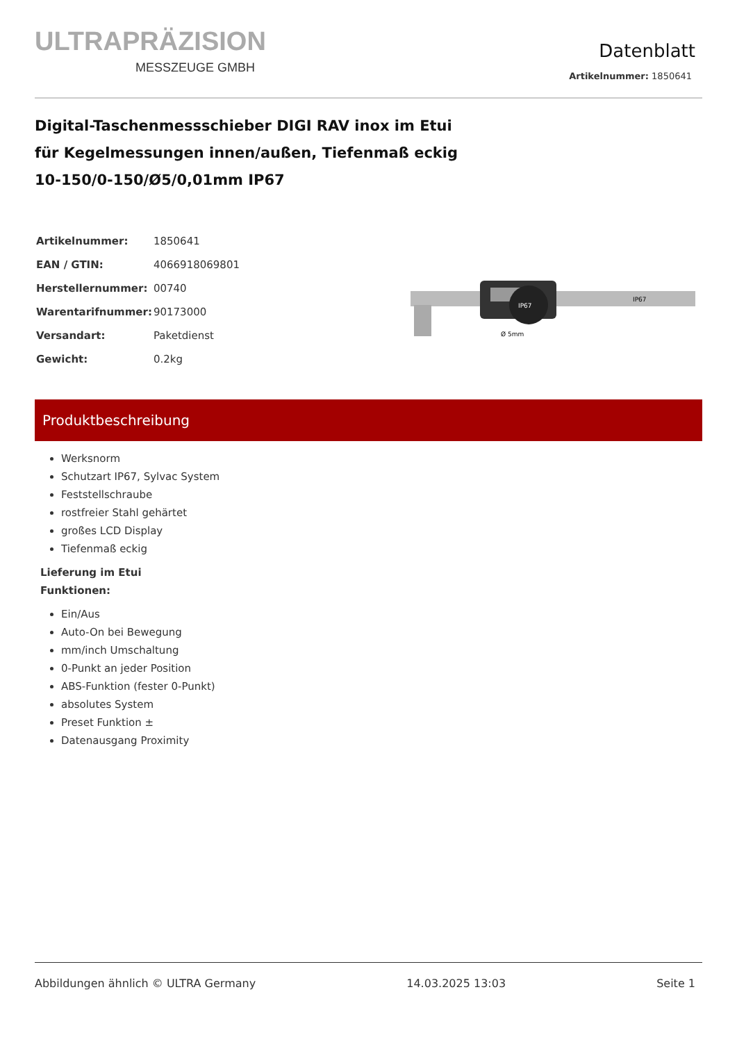ULTRAPRÄZISION
MESSZEUGE GMBH
Datenblatt
Artikelnummer: 1850641
Digital-Taschenmessschieber DIGI RAV inox im Etui
für Kegelmessungen innen/außen, Tiefenmaß eckig
10-150/0-150/Ø5/0,01mm IP67
| Artikelnummer: | 1850641 |
| EAN / GTIN: | 4066918069801 |
| Herstellernummer: | 00740 |
| Warentarifnummer: | 90173000 |
| Versandart: | Paketdienst |
| Gewicht: | 0.2kg |
IP67
IP67
Ø 5mm
Produktbeschreibung
Werksnorm
Schutzart IP67, Sylvac System
Feststellschraube
rostfreier Stahl gehärtet
großes LCD Display
Tiefenmaß eckig
Lieferung im Etui
Funktionen:
Ein/Aus
Auto-On bei Bewegung
mm/inch Umschaltung
0-Punkt an jeder Position
ABS-Funktion (fester 0-Punkt)
absolutes System
Preset Funktion ±
Datenausgang Proximity
Abbildungen ähnlich © ULTRA Germany 14.03.2025 13:03 Seite 1